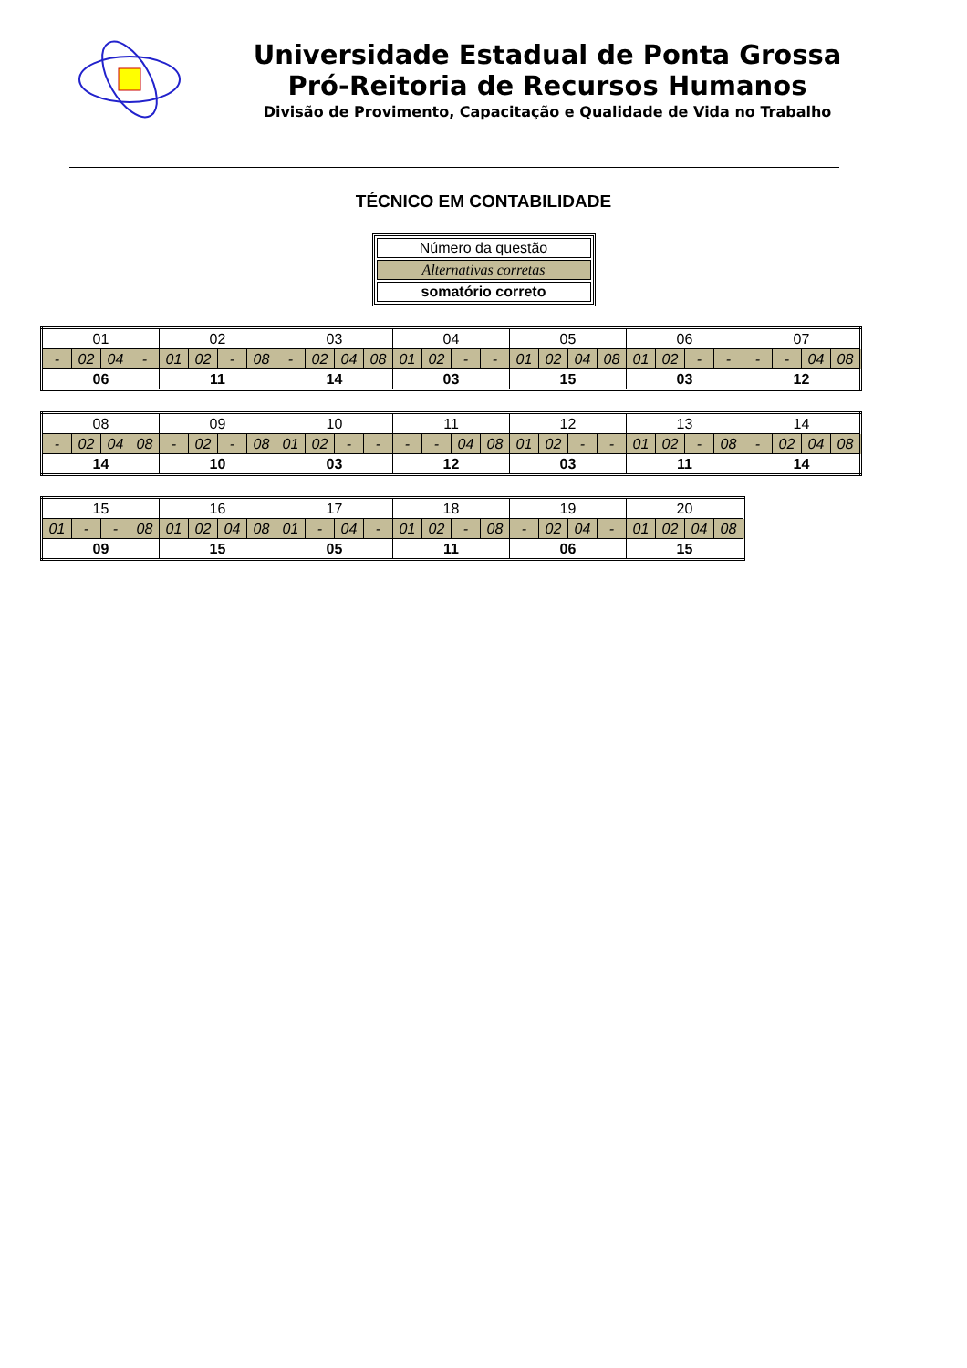Universidade Estadual de Ponta Grossa
Pró-Reitoria de Recursos Humanos
Divisão de Provimento, Capacitação e Qualidade de Vida no Trabalho
TÉCNICO EM CONTABILIDADE
| Número da questão |
| Alternativas corretas |
| somatório correto |
| 01 | | | | 02 | | | | 03 | | | | 04 | | | | 05 | | | | 06 | | | | 07 | | | |
| - | 02 | 04 | - | 01 | 02 | - | 08 | - | 02 | 04 | 08 | 01 | 02 | - | - | 01 | 02 | 04 | 08 | 01 | 02 | - | - | - | - | 04 | 08 |
| 06 | | | | 11 | | | | 14 | | | | 03 | | | | 15 | | | | 03 | | | | 12 | | | |
| 08 | | | | 09 | | | | 10 | | | | 11 | | | | 12 | | | | 13 | | | | 14 | | | |
| - | 02 | 04 | 08 | - | 02 | - | 08 | 01 | 02 | - | - | - | - | 04 | 08 | 01 | 02 | - | - | 01 | 02 | - | 08 | - | 02 | 04 | 08 |
| 14 | | | | 10 | | | | 03 | | | | 12 | | | | 03 | | | | 11 | | | | 14 | | | |
| 15 | | | | 16 | | | | 17 | | | | 18 | | | | 19 | | | | 20 | | | |
| 01 | - | - | 08 | 01 | 02 | 04 | 08 | 01 | - | 04 | - | 01 | 02 | - | 08 | - | 02 | 04 | - | 01 | 02 | 04 | 08 |
| 09 | | | | 15 | | | | 05 | | | | 11 | | | | 06 | | | | 15 | | | |